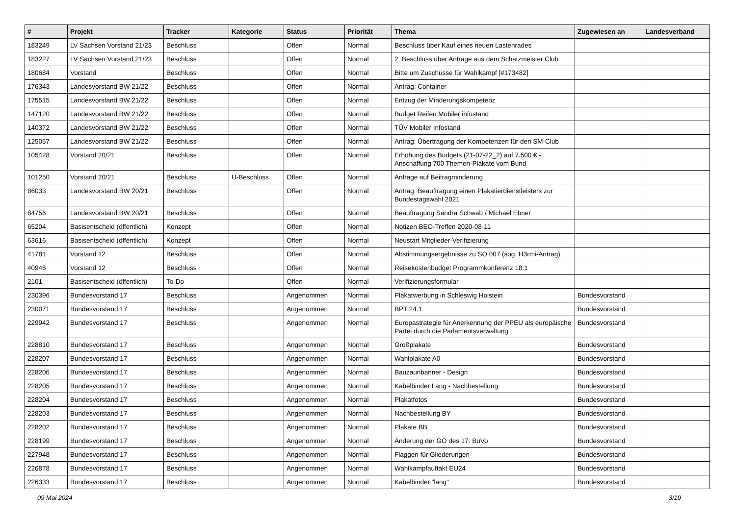| # | Projekt | Tracker | Kategorie | Status | Priorität | Thema | Zugewiesen an | Landesverband |
| --- | --- | --- | --- | --- | --- | --- | --- | --- |
| 183249 | LV Sachsen Vorstand 21/23 | Beschluss | | Offen | Normal | Beschluss über Kauf eines neuen Lastenrades | | |
| 183227 | LV Sachsen Vorstand 21/23 | Beschluss | | Offen | Normal | 2. Beschluss über Anträge aus dem Schatzmeister Club | | |
| 180684 | Vorstand | Beschluss | | Offen | Normal | Bitte um Zuschüsse für Wahlkampf [#173482] | | |
| 176343 | Landesvorstand BW 21/22 | Beschluss | | Offen | Normal | Antrag: Container | | |
| 175515 | Landesvorstand BW 21/22 | Beschluss | | Offen | Normal | Entzug der Minderungskompetenz | | |
| 147120 | Landesvorstand BW 21/22 | Beschluss | | Offen | Normal | Budget Reifen Mobiler infostand | | |
| 140372 | Landesvorstand BW 21/22 | Beschluss | | Offen | Normal | TÜV Mobiler Infostand | | |
| 125057 | Landesvorstand BW 21/22 | Beschluss | | Offen | Normal | Antrag: Übertragung der Kompetenzen für den SM-Club | | |
| 105428 | Vorstand 20/21 | Beschluss | | Offen | Normal | Erhöhung des Budgets (21-07-22_2) auf 7.500 € - Anschaffung 700 Themen-Plakate vom Bund | | |
| 101250 | Vorstand 20/21 | Beschluss | U-Beschluss | Offen | Normal | Anfrage auf Beitragminderung | | |
| 86033 | Landesvorstand BW 20/21 | Beschluss | | Offen | Normal | Antrag: Beauftragung einen Plakatierdienstleisters zur Bundestagswahl 2021 | | |
| 84756 | Landesvorstand BW 20/21 | Beschluss | | Offen | Normal | Beauftragung Sandra Schwab / Michael Ebner | | |
| 65204 | Basisentscheid (öffentlich) | Konzept | | Offen | Normal | Notizen BEO-Treffen 2020-08-11 | | |
| 63616 | Basisentscheid (öffentlich) | Konzept | | Offen | Normal | Neustart Mitglieder-Verifizierung | | |
| 41781 | Vorstand 12 | Beschluss | | Offen | Normal | Abstimmungsergebnisse zu SO 007 (sog. H3rmi-Antrag) | | |
| 40946 | Vorstand 12 | Beschluss | | Offen | Normal | Reisekostenbudget Programmkonferenz 18.1 | | |
| 2101 | Basisentscheid (öffentlich) | To-Do | | Offen | Normal | Verifizierungsformular | | |
| 230396 | Bundesvorstand 17 | Beschluss | | Angenommen | Normal | Plakatwerbung in Schleswig Holstein | Bundesvorstand | |
| 230071 | Bundesvorstand 17 | Beschluss | | Angenommen | Normal | BPT 24.1 | Bundesvorstand | |
| 229942 | Bundesvorstand 17 | Beschluss | | Angenommen | Normal | Europastrategie für Anerkennung der PPEU als europäische Partei durch die Parlamentsverwaltung | Bundesvorstand | |
| 228810 | Bundesvorstand 17 | Beschluss | | Angenommen | Normal | Großplakate | Bundesvorstand | |
| 228207 | Bundesvorstand 17 | Beschluss | | Angenommen | Normal | Wahlplakate A0 | Bundesvorstand | |
| 228206 | Bundesvorstand 17 | Beschluss | | Angenommen | Normal | Bauzaunbanner - Design | Bundesvorstand | |
| 228205 | Bundesvorstand 17 | Beschluss | | Angenommen | Normal | Kabelbinder Lang - Nachbestellung | Bundesvorstand | |
| 228204 | Bundesvorstand 17 | Beschluss | | Angenommen | Normal | Plakatfotos | Bundesvorstand | |
| 228203 | Bundesvorstand 17 | Beschluss | | Angenommen | Normal | Nachbestellung BY | Bundesvorstand | |
| 228202 | Bundesvorstand 17 | Beschluss | | Angenommen | Normal | Plakate BB | Bundesvorstand | |
| 228199 | Bundesvorstand 17 | Beschluss | | Angenommen | Normal | Änderung der GO des 17. BuVo | Bundesvorstand | |
| 227948 | Bundesvorstand 17 | Beschluss | | Angenommen | Normal | Flaggen für Gliederungen | Bundesvorstand | |
| 226878 | Bundesvorstand 17 | Beschluss | | Angenommen | Normal | Wahlkampfauftakt EU24 | Bundesvorstand | |
| 226333 | Bundesvorstand 17 | Beschluss | | Angenommen | Normal | Kabelbinder "lang" | Bundesvorstand | |
09 Mai 2024 3/19